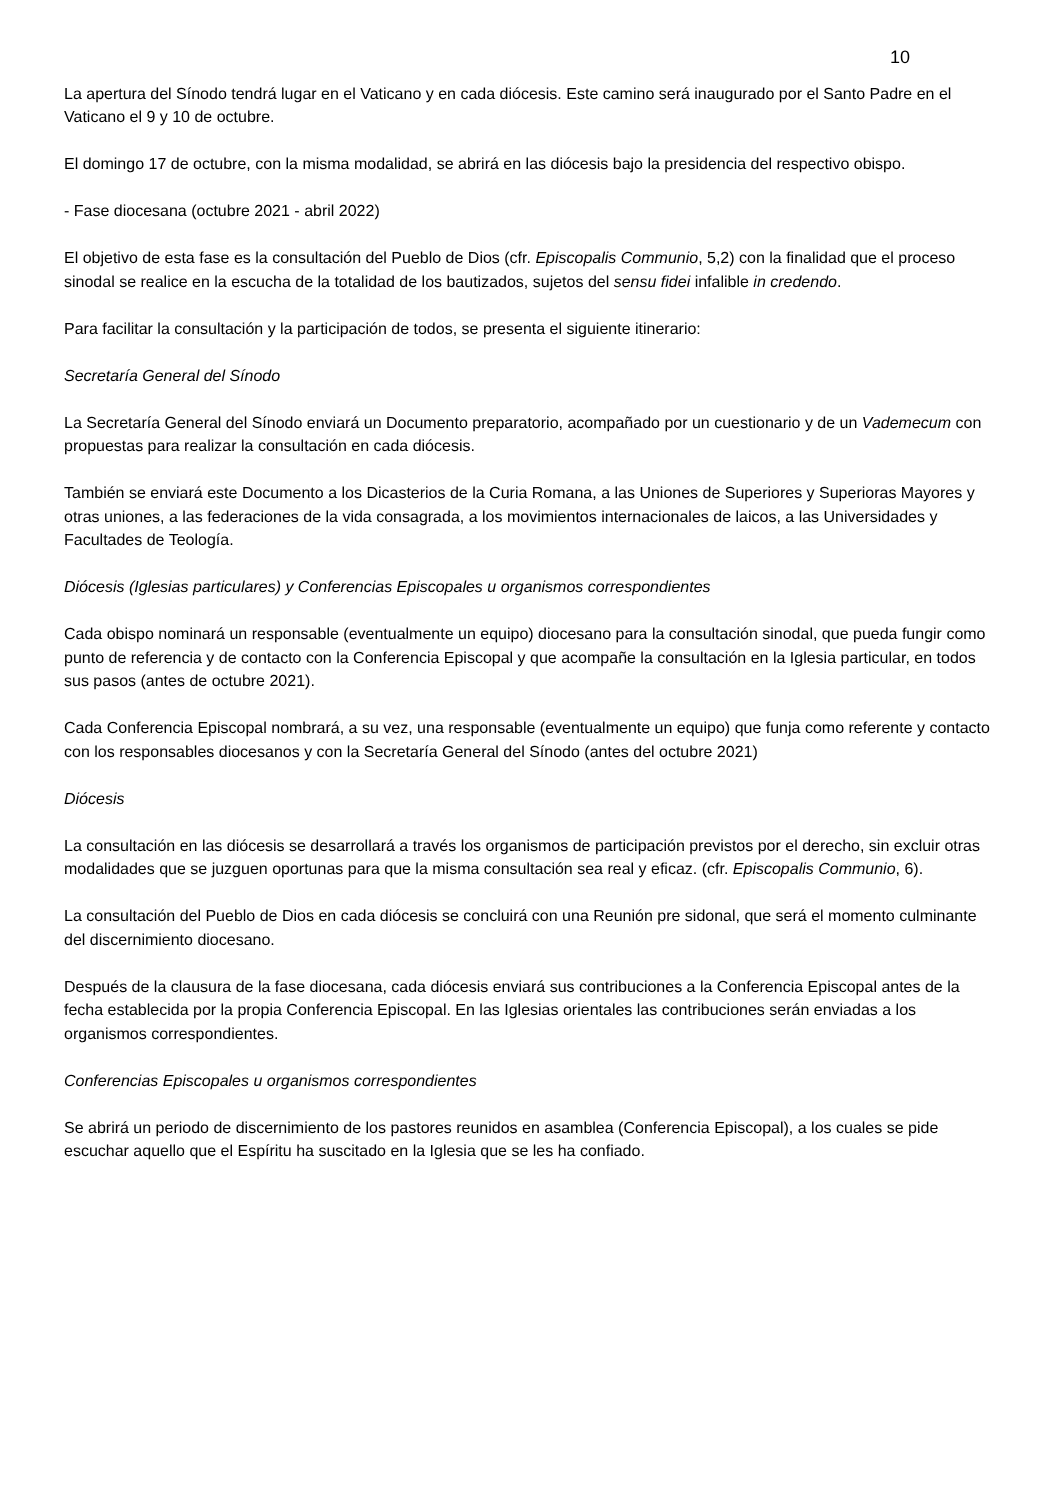10
La apertura del Sínodo tendrá lugar en el Vaticano y en cada diócesis. Este camino será inaugurado por el Santo Padre en el Vaticano el 9 y 10 de octubre.
El domingo 17 de octubre, con la misma modalidad, se abrirá en las diócesis bajo la presidencia del respectivo obispo.
- Fase diocesana (octubre 2021 - abril 2022)
El objetivo de esta fase es la consultación del Pueblo de Dios (cfr. Episcopalis Communio, 5,2) con la finalidad que el proceso sinodal se realice en la escucha de la totalidad de los bautizados, sujetos del sensu fidei infalible in credendo.
Para facilitar la consultación y la participación de todos, se presenta el siguiente itinerario:
Secretaría General del Sínodo
La Secretaría General del Sínodo enviará un Documento preparatorio, acompañado por un cuestionario y de un Vademecum con propuestas para realizar la consultación en cada diócesis.
También se enviará este Documento a los Dicasterios de la Curia Romana, a las Uniones de Superiores y Superioras Mayores y otras uniones, a las federaciones de la vida consagrada, a los movimientos internacionales de laicos, a las Universidades y Facultades de Teología.
Diócesis (Iglesias particulares) y Conferencias Episcopales u organismos correspondientes
Cada obispo nominará un responsable (eventualmente un equipo) diocesano para la consultación sinodal, que pueda fungir como punto de referencia y de contacto con la Conferencia Episcopal y que acompañe la consultación en la Iglesia particular, en todos sus pasos (antes de octubre 2021).
Cada Conferencia Episcopal nombrará, a su vez, una responsable (eventualmente un equipo) que funja como referente y contacto con los responsables diocesanos y con la Secretaría General del Sínodo (antes del octubre 2021)
Diócesis
La consultación en las diócesis se desarrollará a través los organismos de participación previstos por el derecho, sin excluir otras modalidades que se juzguen oportunas para que la misma consultación sea real y eficaz. (cfr. Episcopalis Communio, 6).
La consultación del Pueblo de Dios en cada diócesis se concluirá con una Reunión pre sidonal, que será el momento culminante del discernimiento diocesano.
Después de la clausura de la fase diocesana, cada diócesis enviará sus contribuciones a la Conferencia Episcopal antes de la fecha establecida por la propia Conferencia Episcopal. En las Iglesias orientales las contribuciones serán enviadas a los organismos correspondientes.
Conferencias Episcopales u organismos correspondientes
Se abrirá un periodo de discernimiento de los pastores reunidos en asamblea (Conferencia Episcopal), a los cuales se pide escuchar aquello que el Espíritu ha suscitado en la Iglesia que se les ha confiado.